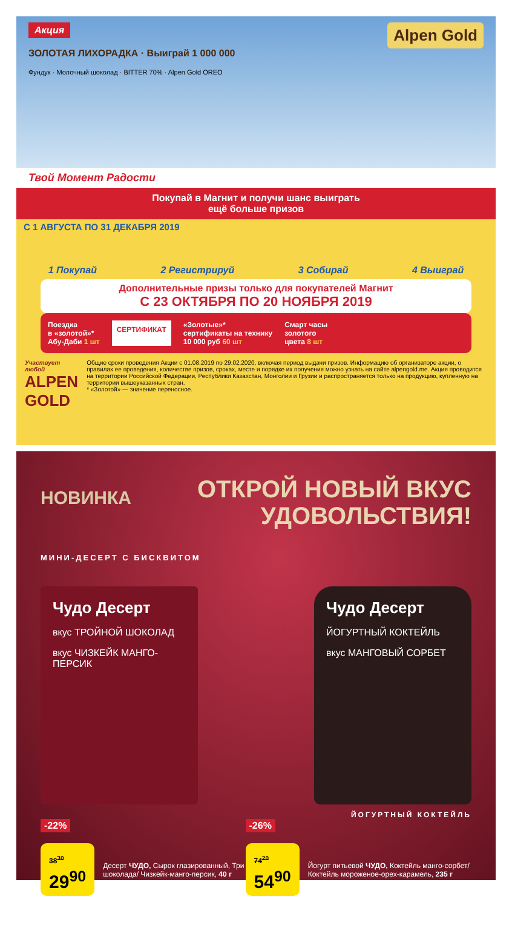Акция
Alpen Gold
ЗОЛОТАЯ ЛИХОРАДКА · Выиграй 1 000 000
Фундук · Молочный шоколад · BITTER 70% · Alpen Gold OREO
Твой Момент Радости
Покупай в Магнит и получи шанс выиграть
ещё больше призов
С 1 АВГУСТА ПО 31 ДЕКАБРЯ 2019
1 Покупай 2 Регистрируй 3 Собирай 4 Выиграй
Дополнительные призы только для покупателей Магнит
С 23 ОКТЯБРЯ ПО 20 НОЯБРЯ 2019
Поездка
в «золотой»*
Абу-Даби 1 шт
СЕРТИФИКАТ
«Золотые»*
сертификаты на технику
10 000 руб 60 шт
Смарт часы
золотого
цвета 8 шт
Участвует любой
ALPEN GOLD
Общие сроки проведения Акции с 01.08.2019 по 29.02.2020, включая период выдачи призов. Информацию об организаторе акции, о правилах ее проведения, количестве призов, сроках, месте и порядке их получения можно узнать на сайте alpengold.me. Акция проводится на территории Российской Федерации, Республики Казахстан, Монголии и Грузии и распространяется только на продукцию, купленную на территории вышеуказанных стран.
* «Золотой» — значение переносное.
НОВИНКА
ОТКРОЙ НОВЫЙ ВКУС
УДОВОЛЬСТВИЯ!
МИНИ-ДЕСЕРТ С БИСКВИТОМ
Чудо Десерт
вкус ТРОЙНОЙ ШОКОЛАД
вкус ЧИЗКЕЙК МАНГО-ПЕРСИК
Чудо Десерт
ЙОГУРТНЫЙ КОКТЕЙЛЬ
вкус МАНГОВЫЙ СОРБЕТ
ЙОГУРТНЫЙ КОКТЕЙЛЬ
-22%
38<sup>30</sup> 29<sup>90</sup>
Десерт ЧУДО, Сырок глазированный, Три шоколада/ Чизкейк-манго-персик, 40 г
-26%
74<sup>20</sup> 54<sup>90</sup>
Йогурт питьевой ЧУДО, Коктейль манго-сорбет/ Коктейль мороженое-орех-карамель, 235 г